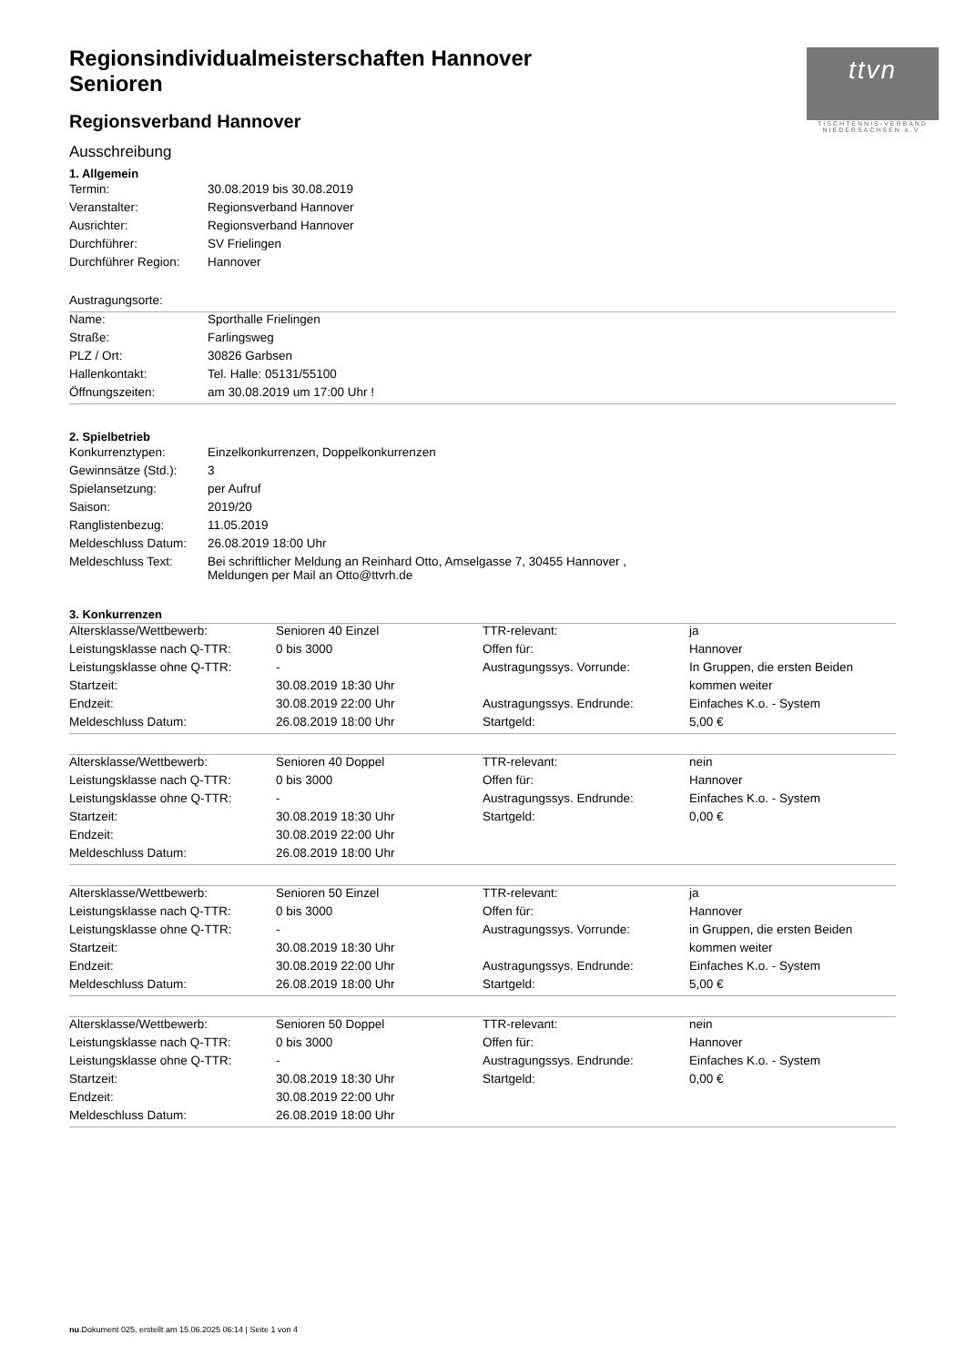ttvn
TISCHTENNIS-VERBAND NIEDERSACHSEN e.V.
Regionsindividualmeisterschaften Hannover
Senioren
Regionsverband Hannover
Ausschreibung
1. Allgemein
| Termin: | 30.08.2019 bis 30.08.2019 |
| Veranstalter: | Regionsverband Hannover |
| Ausrichter: | Regionsverband Hannover |
| Durchführer: | SV Frielingen |
| Durchführer Region: | Hannover |
| Austragungsorte: | |
| Name: | Sporthalle Frielingen |
| Straße: | Farlingsweg |
| PLZ / Ort: | 30826 Garbsen |
| Hallenkontakt: | Tel. Halle: 05131/55100 |
| Öffnungszeiten: | am 30.08.2019 um 17:00 Uhr ! |
2. Spielbetrieb
| Konkurrenztypen: | Einzelkonkurrenzen, Doppelkonkurrenzen |
| Gewinnsätze (Std.): | 3 |
| Spielansetzung: | per Aufruf |
| Saison: | 2019/20 |
| Ranglistenbezug: | 11.05.2019 |
| Meldeschluss Datum: | 26.08.2019 18:00 Uhr |
| Meldeschluss Text: | Bei schriftlicher Meldung an Reinhard Otto, Amselgasse 7, 30455 Hannover , Meldungen per Mail an Otto@ttvrh.de |
3. Konkurrenzen
| Altersklasse/Wettbewerb: | Senioren 40 Einzel | TTR-relevant: | ja |
| Leistungsklasse nach Q-TTR: | 0 bis 3000 | Offen für: | Hannover |
| Leistungsklasse ohne Q-TTR: | - | Austragungssys. Vorrunde: | In Gruppen, die ersten Beiden |
| Startzeit: | 30.08.2019 18:30 Uhr | | kommen weiter |
| Endzeit: | 30.08.2019 22:00 Uhr | Austragungssys. Endrunde: | Einfaches K.o. - System |
| Meldeschluss Datum: | 26.08.2019 18:00 Uhr | Startgeld: | 5,00 € |
| Altersklasse/Wettbewerb: | Senioren 40 Doppel | TTR-relevant: | nein |
| Leistungsklasse nach Q-TTR: | 0 bis 3000 | Offen für: | Hannover |
| Leistungsklasse ohne Q-TTR: | - | Austragungssys. Endrunde: | Einfaches K.o. - System |
| Startzeit: | 30.08.2019 18:30 Uhr | Startgeld: | 0,00 € |
| Endzeit: | 30.08.2019 22:00 Uhr | | |
| Meldeschluss Datum: | 26.08.2019 18:00 Uhr | | |
| Altersklasse/Wettbewerb: | Senioren 50 Einzel | TTR-relevant: | ja |
| Leistungsklasse nach Q-TTR: | 0 bis 3000 | Offen für: | Hannover |
| Leistungsklasse ohne Q-TTR: | - | Austragungssys. Vorrunde: | in Gruppen, die ersten Beiden |
| Startzeit: | 30.08.2019 18:30 Uhr | | kommen weiter |
| Endzeit: | 30.08.2019 22:00 Uhr | Austragungssys. Endrunde: | Einfaches K.o. - System |
| Meldeschluss Datum: | 26.08.2019 18:00 Uhr | Startgeld: | 5,00 € |
| Altersklasse/Wettbewerb: | Senioren 50 Doppel | TTR-relevant: | nein |
| Leistungsklasse nach Q-TTR: | 0 bis 3000 | Offen für: | Hannover |
| Leistungsklasse ohne Q-TTR: | - | Austragungssys. Endrunde: | Einfaches K.o. - System |
| Startzeit: | 30.08.2019 18:30 Uhr | Startgeld: | 0,00 € |
| Endzeit: | 30.08.2019 22:00 Uhr | | |
| Meldeschluss Datum: | 26.08.2019 18:00 Uhr | | |
nu.Dokument 025, erstellt am 15.06.2025 06:14 | Seite 1 von 4